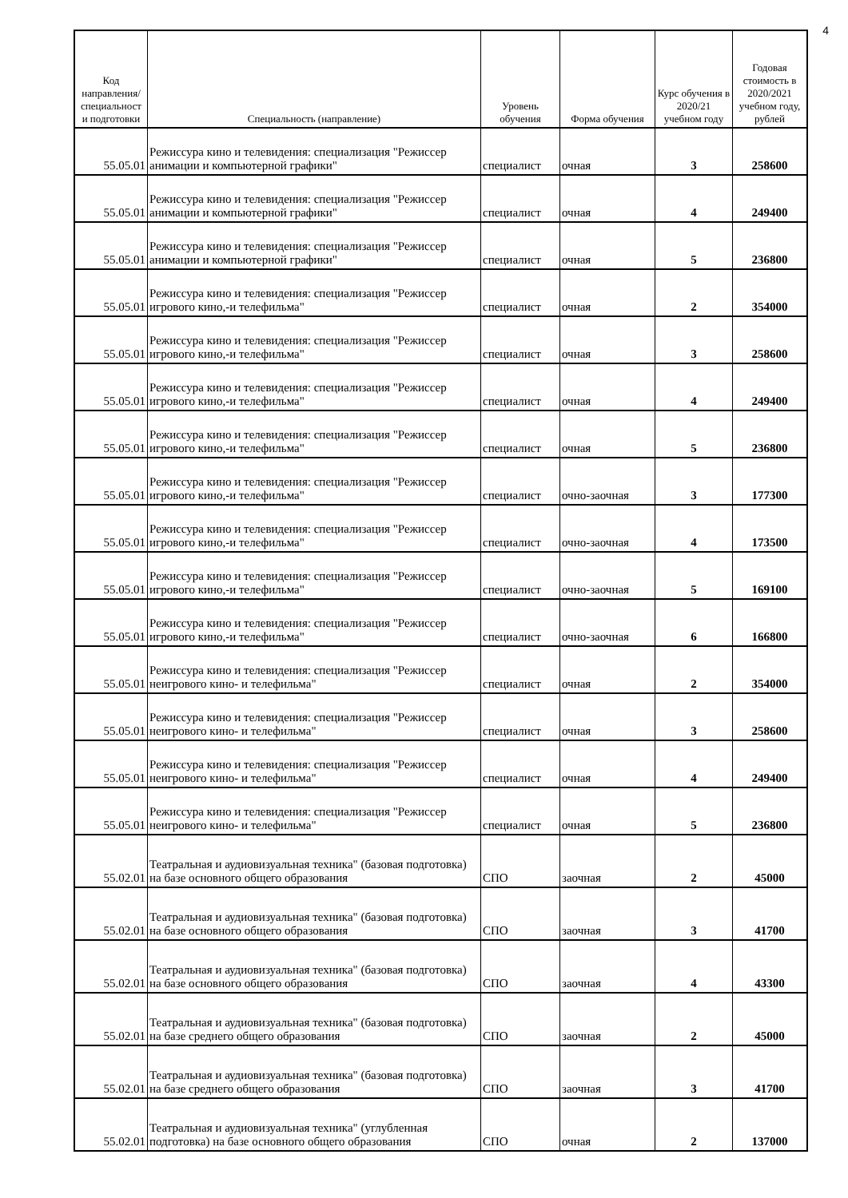4
| Код направления/ специальност и подготовки | Специальность (направление) | Уровень обучения | Форма обучения | Курс обучения в 2020/21 учебном году | Годовая стоимость в 2020/2021 учебном году, рублей |
| --- | --- | --- | --- | --- | --- |
| 55.05.01 | Режиссура кино и телевидения: специализация "Режиссер анимации и компьютерной графики" | специалист | очная | 3 | 258600 |
| 55.05.01 | Режиссура кино и телевидения: специализация "Режиссер анимации и компьютерной графики" | специалист | очная | 4 | 249400 |
| 55.05.01 | Режиссура кино и телевидения: специализация "Режиссер анимации и компьютерной графики" | специалист | очная | 5 | 236800 |
| 55.05.01 | Режиссура кино и телевидения: специализация "Режиссер игрового кино,-и телефильма" | специалист | очная | 2 | 354000 |
| 55.05.01 | Режиссура кино и телевидения: специализация "Режиссер игрового кино,-и телефильма" | специалист | очная | 3 | 258600 |
| 55.05.01 | Режиссура кино и телевидения: специализация "Режиссер игрового кино,-и телефильма" | специалист | очная | 4 | 249400 |
| 55.05.01 | Режиссура кино и телевидения: специализация "Режиссер игрового кино,-и телефильма" | специалист | очная | 5 | 236800 |
| 55.05.01 | Режиссура кино и телевидения: специализация "Режиссер игрового кино,-и телефильма" | специалист | очно-заочная | 3 | 177300 |
| 55.05.01 | Режиссура кино и телевидения: специализация "Режиссер игрового кино,-и телефильма" | специалист | очно-заочная | 4 | 173500 |
| 55.05.01 | Режиссура кино и телевидения: специализация "Режиссер игрового кино,-и телефильма" | специалист | очно-заочная | 5 | 169100 |
| 55.05.01 | Режиссура кино и телевидения: специализация "Режиссер игрового кино,-и телефильма" | специалист | очно-заочная | 6 | 166800 |
| 55.05.01 | Режиссура кино и телевидения: специализация "Режиссер неигрового кино- и телефильма" | специалист | очная | 2 | 354000 |
| 55.05.01 | Режиссура кино и телевидения: специализация "Режиссер неигрового кино- и телефильма" | специалист | очная | 3 | 258600 |
| 55.05.01 | Режиссура кино и телевидения: специализация "Режиссер неигрового кино- и телефильма" | специалист | очная | 4 | 249400 |
| 55.05.01 | Режиссура кино и телевидения: специализация "Режиссер неигрового кино- и телефильма" | специалист | очная | 5 | 236800 |
| 55.02.01 | Театральная и аудиовизуальная техника" (базовая подготовка) на базе основного общего образования | СПО | заочная | 2 | 45000 |
| 55.02.01 | Театральная и аудиовизуальная техника" (базовая подготовка) на базе основного общего образования | СПО | заочная | 3 | 41700 |
| 55.02.01 | Театральная и аудиовизуальная техника" (базовая подготовка) на базе основного общего образования | СПО | заочная | 4 | 43300 |
| 55.02.01 | Театральная и аудиовизуальная техника" (базовая подготовка) на базе среднего общего образования | СПО | заочная | 2 | 45000 |
| 55.02.01 | Театральная и аудиовизуальная техника" (базовая подготовка) на базе среднего общего образования | СПО | заочная | 3 | 41700 |
| 55.02.01 | Театральная и аудиовизуальная техника" (углубленная подготовка) на базе основного общего образования | СПО | очная | 2 | 137000 |